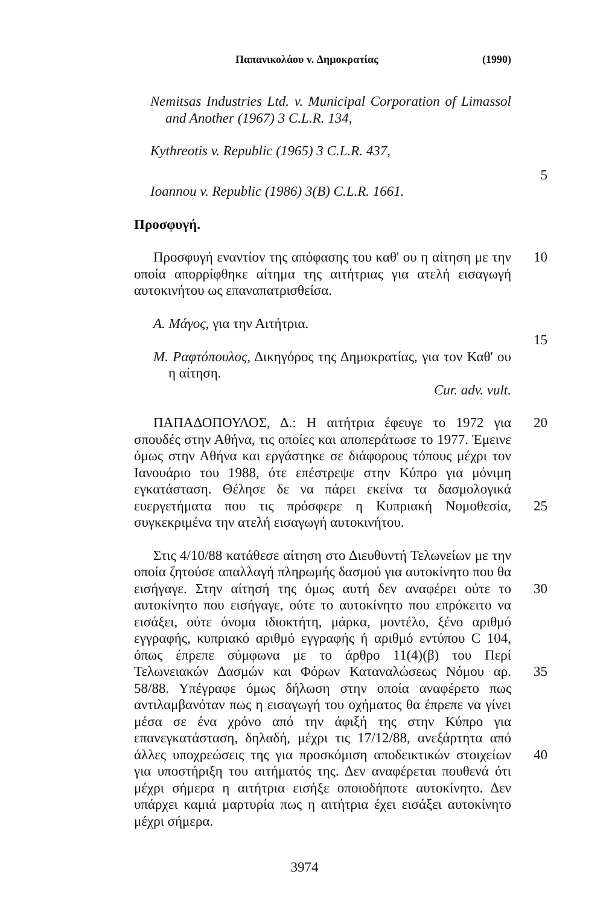Παπανικολάου v. Δημοκρατίας (1990)
Nemitsas Industries Ltd. v. Municipal Corporation of Limassol and Another (1967) 3 C.L.R. 134,
Kythreotis v. Republic (1965) 3 C.L.R. 437,
5
Ioannou v. Republic (1986) 3(B) C.L.R. 1661.
Προσφυγή.
Προσφυγή εναντίον της απόφασης του καθ' ου η αίτηση με την οποία απορρίφθηκε αίτημα της αιτήτριας για ατελή εισαγωγή αυτοκινήτου ως επαναπατρισθείσα.
10
Α. Μάγος, για την Αιτήτρια.
15
Μ. Ραφτόπουλος, Δικηγόρος της Δημοκρατίας, για τον Καθ' ου η αίτηση.
Cur. adv. vult.
ΠΑΠΑΔΟΠΟΥΛΟΣ, Δ.: Η αιτήτρια έφευγε το 1972 για σπουδές στην Αθήνα, τις οποίες και αποπεράτωσε το 1977. Έμεινε όμως στην Αθήνα και εργάστηκε σε διάφορους τόπους μέχρι τον Ιανουάριο του 1988, ότε επέστρεψε στην Κύπρο για μόνιμη εγκατάσταση. Θέλησε δε να πάρει εκείνα τα δασμολογικά ευεργετήματα που τις πρόσφερε η Κυπριακή Νομοθεσία, συγκεκριμένα την ατελή εισαγωγή αυτοκινήτου.
20
25
Στις 4/10/88 κατάθεσε αίτηση στο Διευθυντή Τελωνείων με την οποία ζητούσε απαλλαγή πληρωμής δασμού για αυτοκίνητο που θα εισήγαγε. Στην αίτησή της όμως αυτή δεν αναφέρει ούτε το αυτοκίνητο που εισήγαγε, ούτε το αυτοκίνητο που επρόκειτο να εισάξει, ούτε όνομα ιδιοκτήτη, μάρκα, μοντέλο, ξένο αριθμό εγγραφής, κυπριακό αριθμό εγγραφής ή αριθμό εντύπου C 104, όπως έπρεπε σύμφωνα με το άρθρο 11(4)(β) του Περί Τελωνειακών Δασμών και Φόρων Καταναλώσεως Νόμου αρ. 58/88. Υπέγραφε όμως δήλωση στην οποία αναφέρετο πως αντιλαμβανόταν πως η εισαγωγή του οχήματος θα έπρεπε να γίνει μέσα σε ένα χρόνο από την άφιξή της στην Κύπρο για επανεγκατάσταση, δηλαδή, μέχρι τις 17/12/88, ανεξάρτητα από άλλες υποχρεώσεις της για προσκόμιση αποδεικτικών στοιχείων για υποστήριξη του αιτήματός της. Δεν αναφέρεται πουθενά ότι μέχρι σήμερα η αιτήτρια εισήξε οποιοδήποτε αυτοκίνητο. Δεν υπάρχει καμιά μαρτυρία πως η αιτήτρια έχει εισάξει αυτοκίνητο μέχρι σήμερα.
30
35
40
3974